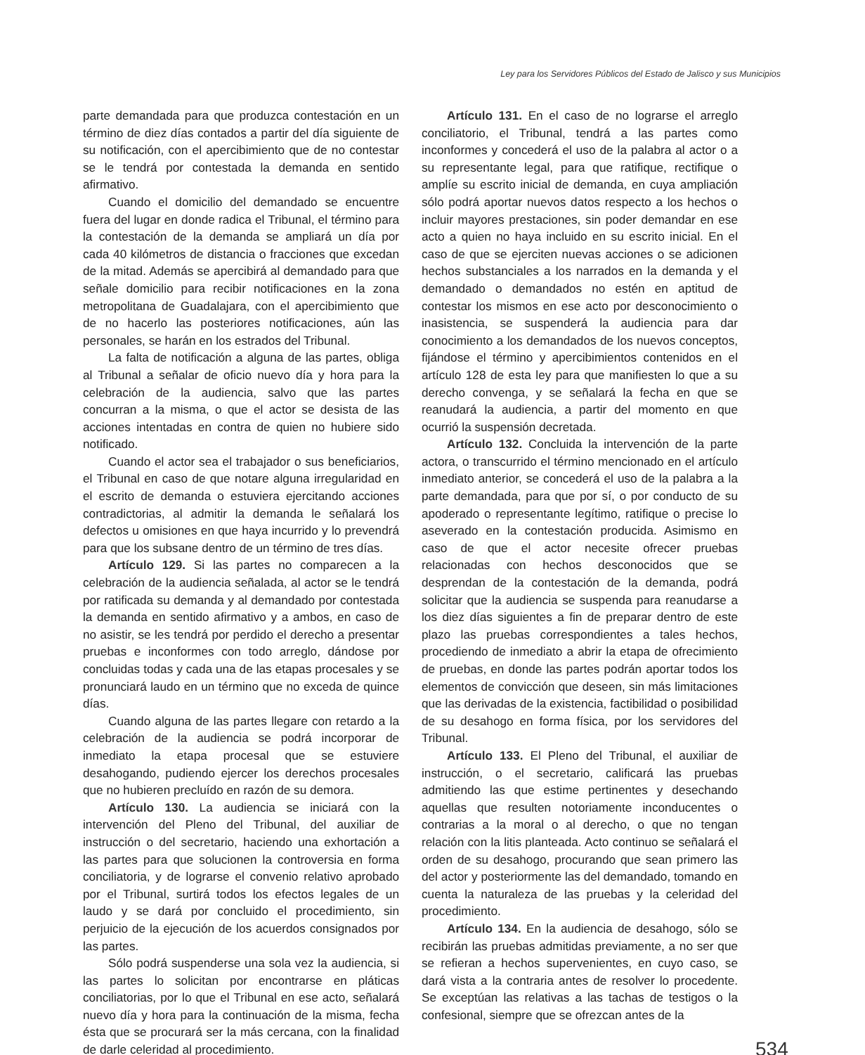Ley para los Servidores Públicos del Estado de Jalisco y sus Municipios
parte demandada para que produzca contestación en un término de diez días contados a partir del día siguiente de su notificación, con el apercibimiento que de no contestar se le tendrá por contestada la demanda en sentido afirmativo.
Cuando el domicilio del demandado se encuentre fuera del lugar en donde radica el Tribunal, el término para la contestación de la demanda se ampliará un día por cada 40 kilómetros de distancia o fracciones que excedan de la mitad. Además se apercibirá al demandado para que señale domicilio para recibir notificaciones en la zona metropolitana de Guadalajara, con el apercibimiento que de no hacerlo las posteriores notificaciones, aún las personales, se harán en los estrados del Tribunal.
La falta de notificación a alguna de las partes, obliga al Tribunal a señalar de oficio nuevo día y hora para la celebración de la audiencia, salvo que las partes concurran a la misma, o que el actor se desista de las acciones intentadas en contra de quien no hubiere sido notificado.
Cuando el actor sea el trabajador o sus beneficiarios, el Tribunal en caso de que notare alguna irregularidad en el escrito de demanda o estuviera ejercitando acciones contradictorias, al admitir la demanda le señalará los defectos u omisiones en que haya incurrido y lo prevendrá para que los subsane dentro de un término de tres días.
Artículo 129. Si las partes no comparecen a la celebración de la audiencia señalada, al actor se le tendrá por ratificada su demanda y al demandado por contestada la demanda en sentido afirmativo y a ambos, en caso de no asistir, se les tendrá por perdido el derecho a presentar pruebas e inconformes con todo arreglo, dándose por concluidas todas y cada una de las etapas procesales y se pronunciará laudo en un término que no exceda de quince días.
Cuando alguna de las partes llegare con retardo a la celebración de la audiencia se podrá incorporar de inmediato la etapa procesal que se estuviere desahogando, pudiendo ejercer los derechos procesales que no hubieren precluído en razón de su demora.
Artículo 130. La audiencia se iniciará con la intervención del Pleno del Tribunal, del auxiliar de instrucción o del secretario, haciendo una exhortación a las partes para que solucionen la controversia en forma conciliatoria, y de lograrse el convenio relativo aprobado por el Tribunal, surtirá todos los efectos legales de un laudo y se dará por concluido el procedimiento, sin perjuicio de la ejecución de los acuerdos consignados por las partes.
Sólo podrá suspenderse una sola vez la audiencia, si las partes lo solicitan por encontrarse en pláticas conciliatorias, por lo que el Tribunal en ese acto, señalará nuevo día y hora para la continuación de la misma, fecha ésta que se procurará ser la más cercana, con la finalidad de darle celeridad al procedimiento.
Artículo 131. En el caso de no lograrse el arreglo conciliatorio, el Tribunal, tendrá a las partes como inconformes y concederá el uso de la palabra al actor o a su representante legal, para que ratifique, rectifique o amplíe su escrito inicial de demanda, en cuya ampliación sólo podrá aportar nuevos datos respecto a los hechos o incluir mayores prestaciones, sin poder demandar en ese acto a quien no haya incluido en su escrito inicial. En el caso de que se ejerciten nuevas acciones o se adicionen hechos substanciales a los narrados en la demanda y el demandado o demandados no estén en aptitud de contestar los mismos en ese acto por desconocimiento o inasistencia, se suspenderá la audiencia para dar conocimiento a los demandados de los nuevos conceptos, fijándose el término y apercibimientos contenidos en el artículo 128 de esta ley para que manifiesten lo que a su derecho convenga, y se señalará la fecha en que se reanudará la audiencia, a partir del momento en que ocurrió la suspensión decretada.
Artículo 132. Concluida la intervención de la parte actora, o transcurrido el término mencionado en el artículo inmediato anterior, se concederá el uso de la palabra a la parte demandada, para que por sí, o por conducto de su apoderado o representante legítimo, ratifique o precise lo aseverado en la contestación producida. Asimismo en caso de que el actor necesite ofrecer pruebas relacionadas con hechos desconocidos que se desprendan de la contestación de la demanda, podrá solicitar que la audiencia se suspenda para reanudarse a los diez días siguientes a fin de preparar dentro de este plazo las pruebas correspondientes a tales hechos, procediendo de inmediato a abrir la etapa de ofrecimiento de pruebas, en donde las partes podrán aportar todos los elementos de convicción que deseen, sin más limitaciones que las derivadas de la existencia, factibilidad o posibilidad de su desahogo en forma física, por los servidores del Tribunal.
Artículo 133. El Pleno del Tribunal, el auxiliar de instrucción, o el secretario, calificará las pruebas admitiendo las que estime pertinentes y desechando aquellas que resulten notoriamente inconducentes o contrarias a la moral o al derecho, o que no tengan relación con la litis planteada. Acto continuo se señalará el orden de su desahogo, procurando que sean primero las del actor y posteriormente las del demandado, tomando en cuenta la naturaleza de las pruebas y la celeridad del procedimiento.
Artículo 134. En la audiencia de desahogo, sólo se recibirán las pruebas admitidas previamente, a no ser que se refieran a hechos supervenientes, en cuyo caso, se dará vista a la contraria antes de resolver lo procedente. Se exceptúan las relativas a las tachas de testigos o la confesional, siempre que se ofrezcan antes de la
534